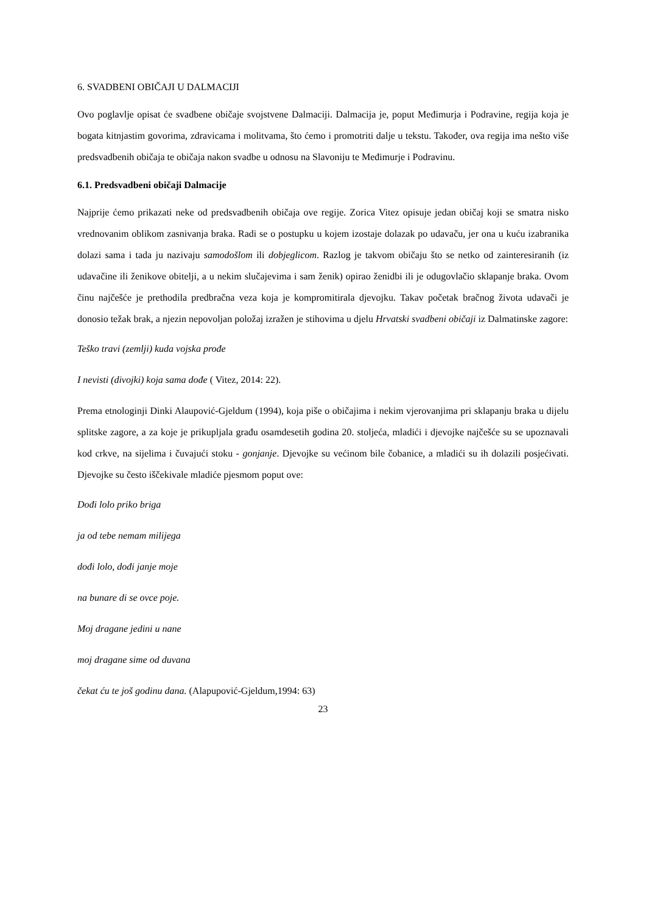6. SVADBENI OBIČAJI U DALMACIJI
Ovo poglavlje opisat će svadbene običaje svojstvene Dalmaciji. Dalmacija je, poput Međimurja i Podravine, regija koja je bogata kitnjastim govorima, zdravicama i molitvama, što ćemo i promotriti dalje u tekstu. Također, ova regija ima nešto više predsvadbenih običaja te običaja nakon svadbe u odnosu na Slavoniju te Međimurje i Podravinu.
6.1. Predsvadbeni običaji Dalmacije
Najprije ćemo prikazati neke od predsvadbenih običaja ove regije. Zorica Vitez opisuje jedan običaj koji se smatra nisko vrednovanim oblikom zasnivanja braka. Radi se o postupku u kojem izostaje dolazak po udavaču, jer ona u kuću izabranika dolazi sama i tada ju nazivaju samodošlom ili dobjeglicom. Razlog je takvom običaju što se netko od zainteresiranih (iz udavačine ili ženikove obitelji, a u nekim slučajevima i sam ženik) opirao ženidbi ili je odugovlačio sklapanje braka. Ovom činu najčešće je prethodila predbračna veza koja je kompromitirala djevojku. Takav početak bračnog života udavači je donosio težak brak, a njezin nepovoljan položaj izražen je stihovima u djelu Hrvatski svadbeni običaji iz Dalmatinske zagore:
Teško travi (zemlji) kuda vojska prođe
I nevisti (divojki) koja sama dođe ( Vitez, 2014: 22).
Prema etnologinji Dinki Alaupović-Gjeldum (1994), koja piše o običajima i nekim vjerovanjima pri sklapanju braka u dijelu splitske zagore, a za koje je prikupljala građu osamdesetih godina 20. stoljeća, mladići i djevojke najčešće su se upoznavali kod crkve, na sijelima i čuvajući stoku - gonjanje. Djevojke su većinom bile čobanice, a mladići su ih dolazili posjećivati. Djevojke su često iščekivale mladiće pjesmom poput ove:
Dođi lolo priko briga
ja od tebe nemam milijega
dođi lolo, dođi janje moje
na bunare di se ovce poje.
Moj dragane jedini u nane
moj dragane sime od duvana
čekat ću te još godinu dana. (Alapupović-Gjeldum,1994: 63)
23